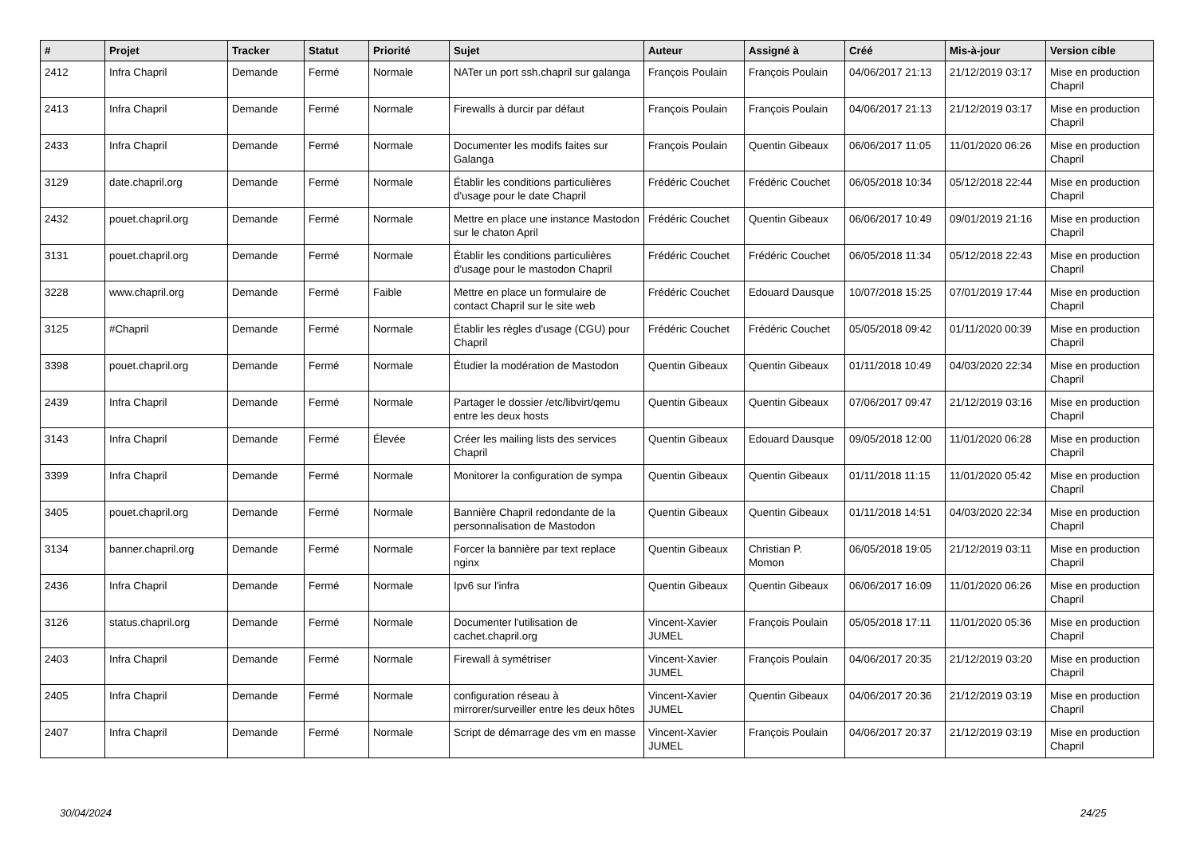| # | Projet | Tracker | Statut | Priorité | Sujet | Auteur | Assigné à | Créé | Mis-à-jour | Version cible |
| --- | --- | --- | --- | --- | --- | --- | --- | --- | --- | --- |
| 2412 | Infra Chapril | Demande | Fermé | Normale | NATer un port ssh.chapril sur galanga | François Poulain | François Poulain | 04/06/2017 21:13 | 21/12/2019 03:17 | Mise en production Chapril |
| 2413 | Infra Chapril | Demande | Fermé | Normale | Firewalls à durcir par défaut | François Poulain | François Poulain | 04/06/2017 21:13 | 21/12/2019 03:17 | Mise en production Chapril |
| 2433 | Infra Chapril | Demande | Fermé | Normale | Documenter les modifs faites sur Galanga | François Poulain | Quentin Gibeaux | 06/06/2017 11:05 | 11/01/2020 06:26 | Mise en production Chapril |
| 3129 | date.chapril.org | Demande | Fermé | Normale | Établir les conditions particulières d'usage pour le date Chapril | Frédéric Couchet | Frédéric Couchet | 06/05/2018 10:34 | 05/12/2018 22:44 | Mise en production Chapril |
| 2432 | pouet.chapril.org | Demande | Fermé | Normale | Mettre en place une instance Mastodon sur le chaton April | Frédéric Couchet | Quentin Gibeaux | 06/06/2017 10:49 | 09/01/2019 21:16 | Mise en production Chapril |
| 3131 | pouet.chapril.org | Demande | Fermé | Normale | Établir les conditions particulières d'usage pour le mastodon Chapril | Frédéric Couchet | Frédéric Couchet | 06/05/2018 11:34 | 05/12/2018 22:43 | Mise en production Chapril |
| 3228 | www.chapril.org | Demande | Fermé | Faible | Mettre en place un formulaire de contact Chapril sur le site web | Frédéric Couchet | Edouard Dausque | 10/07/2018 15:25 | 07/01/2019 17:44 | Mise en production Chapril |
| 3125 | #Chapril | Demande | Fermé | Normale | Établir les règles d'usage (CGU) pour Chapril | Frédéric Couchet | Frédéric Couchet | 05/05/2018 09:42 | 01/11/2020 00:39 | Mise en production Chapril |
| 3398 | pouet.chapril.org | Demande | Fermé | Normale | Étudier la modération de Mastodon | Quentin Gibeaux | Quentin Gibeaux | 01/11/2018 10:49 | 04/03/2020 22:34 | Mise en production Chapril |
| 2439 | Infra Chapril | Demande | Fermé | Normale | Partager le dossier /etc/libvirt/qemu entre les deux hosts | Quentin Gibeaux | Quentin Gibeaux | 07/06/2017 09:47 | 21/12/2019 03:16 | Mise en production Chapril |
| 3143 | Infra Chapril | Demande | Fermé | Élevée | Créer les mailing lists des services Chapril | Quentin Gibeaux | Edouard Dausque | 09/05/2018 12:00 | 11/01/2020 06:28 | Mise en production Chapril |
| 3399 | Infra Chapril | Demande | Fermé | Normale | Monitorer la configuration de sympa | Quentin Gibeaux | Quentin Gibeaux | 01/11/2018 11:15 | 11/01/2020 05:42 | Mise en production Chapril |
| 3405 | pouet.chapril.org | Demande | Fermé | Normale | Bannière Chapril redondante de la personnalisation de Mastodon | Quentin Gibeaux | Quentin Gibeaux | 01/11/2018 14:51 | 04/03/2020 22:34 | Mise en production Chapril |
| 3134 | banner.chapril.org | Demande | Fermé | Normale | Forcer la bannière par text replace nginx | Quentin Gibeaux | Christian P. Momon | 06/05/2018 19:05 | 21/12/2019 03:11 | Mise en production Chapril |
| 2436 | Infra Chapril | Demande | Fermé | Normale | Ipv6 sur l'infra | Quentin Gibeaux | Quentin Gibeaux | 06/06/2017 16:09 | 11/01/2020 06:26 | Mise en production Chapril |
| 3126 | status.chapril.org | Demande | Fermé | Normale | Documenter l'utilisation de cachet.chapril.org | Vincent-Xavier JUMEL | François Poulain | 05/05/2018 17:11 | 11/01/2020 05:36 | Mise en production Chapril |
| 2403 | Infra Chapril | Demande | Fermé | Normale | Firewall à symétriser | Vincent-Xavier JUMEL | François Poulain | 04/06/2017 20:35 | 21/12/2019 03:20 | Mise en production Chapril |
| 2405 | Infra Chapril | Demande | Fermé | Normale | configuration réseau à mirrorer/surveiller entre les deux hôtes | Vincent-Xavier JUMEL | Quentin Gibeaux | 04/06/2017 20:36 | 21/12/2019 03:19 | Mise en production Chapril |
| 2407 | Infra Chapril | Demande | Fermé | Normale | Script de démarrage des vm en masse | Vincent-Xavier JUMEL | François Poulain | 04/06/2017 20:37 | 21/12/2019 03:19 | Mise en production Chapril |
30/04/2024 24/25